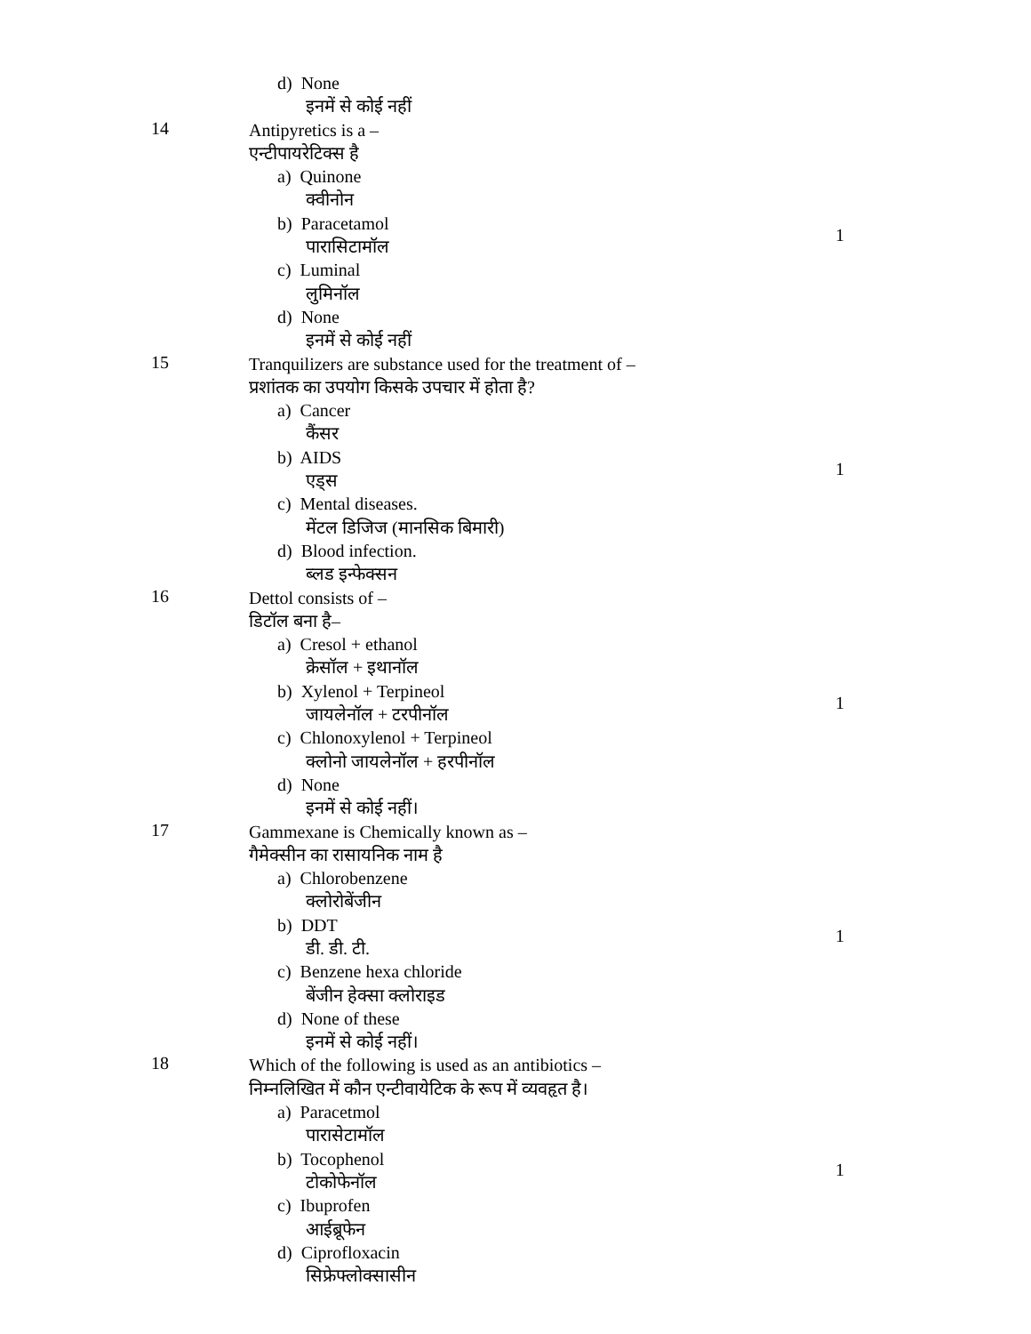d) None
इनमें से कोई नहीं
14
Antipyretics is a –
एन्टीपायरेटिक्स है
a) Quinone
क्वीनोन
b) Paracetamol
पारासिटामॉल
c) Luminal
लुमिनॉल
d) None
इनमें से कोई नहीं
1
15
Tranquilizers are substance used for the treatment of –
प्रशांतक का उपयोग किसके उपचार में होता है?
a) Cancer
कैंसर
b) AIDS
एड्स
c) Mental diseases.
मेंटल डिजिज (मानसिक बिमारी)
d) Blood infection.
ब्लड इन्फेक्सन
1
16
Dettol consists of –
डिटॉल बना है–
a) Cresol + ethanol
क्रेसॉल + इथानॉल
b) Xylenol + Terpineol
जायलेनॉल + टरपीनॉल
c) Chlonoxylenol + Terpineol
क्लोनो जायलेनॉल + हरपीनॉल
d) None
इनमें से कोई नहीं।
1
17
Gammexane is Chemically known as –
गैमेक्सीन का रासायनिक नाम है
a) Chlorobenzene
क्लोरोबेंजीन
b) DDT
डी. डी. टी.
c) Benzene hexa chloride
बेंजीन हेक्सा क्लोराइड
d) None of these
इनमें से कोई नहीं।
1
18
Which of the following is used as an antibiotics –
निम्नलिखित में कौन एन्टीवायेटिक के रूप में व्यवहृत है।
a) Paracetmol
पारासेटामॉल
b) Tocophenol
टोकोफेनॉल
c) Ibuprofen
आईब्रूफेन
d) Ciprofloxacin
सिफ्रेफ्लोक्सासीन
1